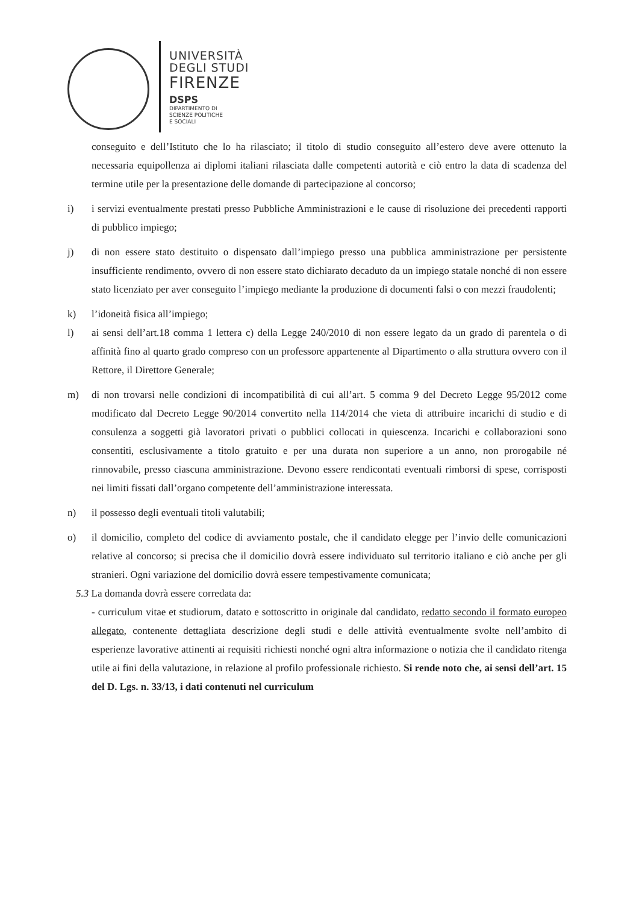UNIVERSITÀ
DEGLI STUDI
FIRENZE
DSPS
DIPARTIMENTO DI
SCIENZE POLITICHE
E SOCIALI
conseguito e dell’Istituto che lo ha rilasciato; il titolo di studio conseguito all’estero deve avere ottenuto la necessaria equipollenza ai diplomi italiani rilasciata dalle competenti autorità e ciò entro la data di scadenza del termine utile per la presentazione delle domande di partecipazione al concorso;
i) i servizi eventualmente prestati presso Pubbliche Amministrazioni e le cause di risoluzione dei precedenti rapporti di pubblico impiego;
j) di non essere stato destituito o dispensato dall’impiego presso una pubblica amministrazione per persistente insufficiente rendimento, ovvero di non essere stato dichiarato decaduto da un impiego statale nonché di non essere stato licenziato per aver conseguito l’impiego mediante la produzione di documenti falsi o con mezzi fraudolenti;
k) l’idoneità fisica all’impiego;
l) ai sensi dell’art.18 comma 1 lettera c) della Legge 240/2010 di non essere legato da un grado di parentela o di affinità fino al quarto grado compreso con un professore appartenente al Dipartimento o alla struttura ovvero con il Rettore, il Direttore Generale;
m) di non trovarsi nelle condizioni di incompatibilità di cui all’art. 5 comma 9 del Decreto Legge 95/2012 come modificato dal Decreto Legge 90/2014 convertito nella 114/2014 che vieta di attribuire incarichi di studio e di consulenza a soggetti già lavoratori privati o pubblici collocati in quiescenza. Incarichi e collaborazioni sono consentiti, esclusivamente a titolo gratuito e per una durata non superiore a un anno, non prorogabile né rinnovabile, presso ciascuna amministrazione. Devono essere rendicontati eventuali rimborsi di spese, corrisposti nei limiti fissati dall’organo competente dell’amministrazione interessata.
n) il possesso degli eventuali titoli valutabili;
o) il domicilio, completo del codice di avviamento postale, che il candidato elegge per l’invio delle comunicazioni relative al concorso; si precisa che il domicilio dovrà essere individuato sul territorio italiano e ciò anche per gli stranieri. Ogni variazione del domicilio dovrà essere tempestivamente comunicata;
5.3 La domanda dovrà essere corredata da:
- curriculum vitae et studiorum, datato e sottoscritto in originale dal candidato, redatto secondo il formato europeo allegato, contenente dettagliata descrizione degli studi e delle attività eventualmente svolte nell’ambito di esperienze lavorative attinenti ai requisiti richiesti nonché ogni altra informazione o notizia che il candidato ritenga utile ai fini della valutazione, in relazione al profilo professionale richiesto. Si rende noto che, ai sensi dell’art. 15 del D. Lgs. n. 33/13, i dati contenuti nel curriculum